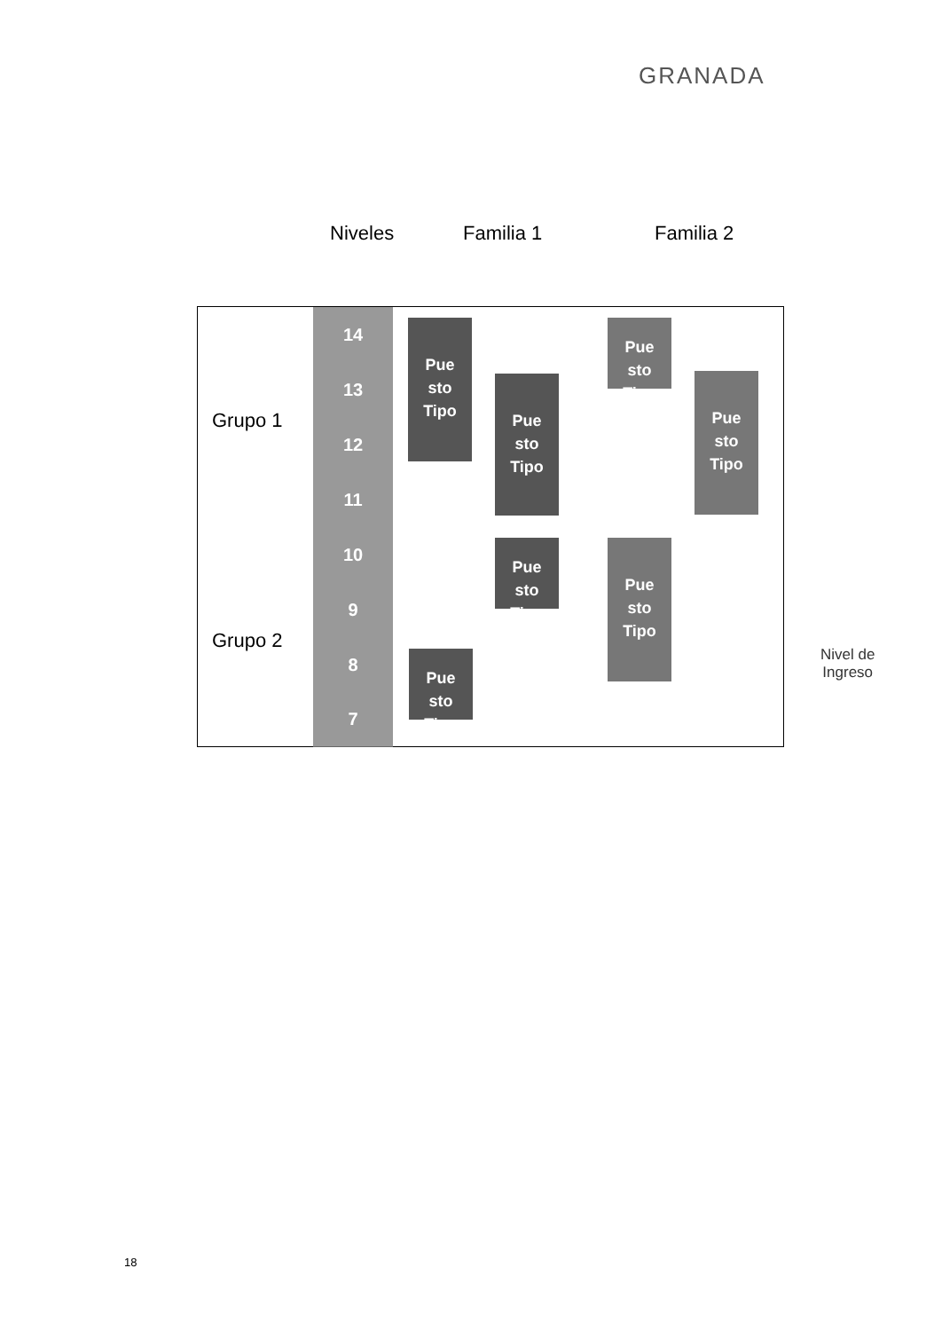GRANADA
Niveles Familia 1 Familia 2
Grupo 1
Grupo 2
14
13
12
11
10
9
8
7
Pue
sto
Tipo
Pue
sto
Tipo
Pue
sto
Tipo
Pue
sto
Tipo
Pue
sto
Tipo
Pue
sto
Tipo
Pue
sto
Tipo
Nivel de
Ingreso
18